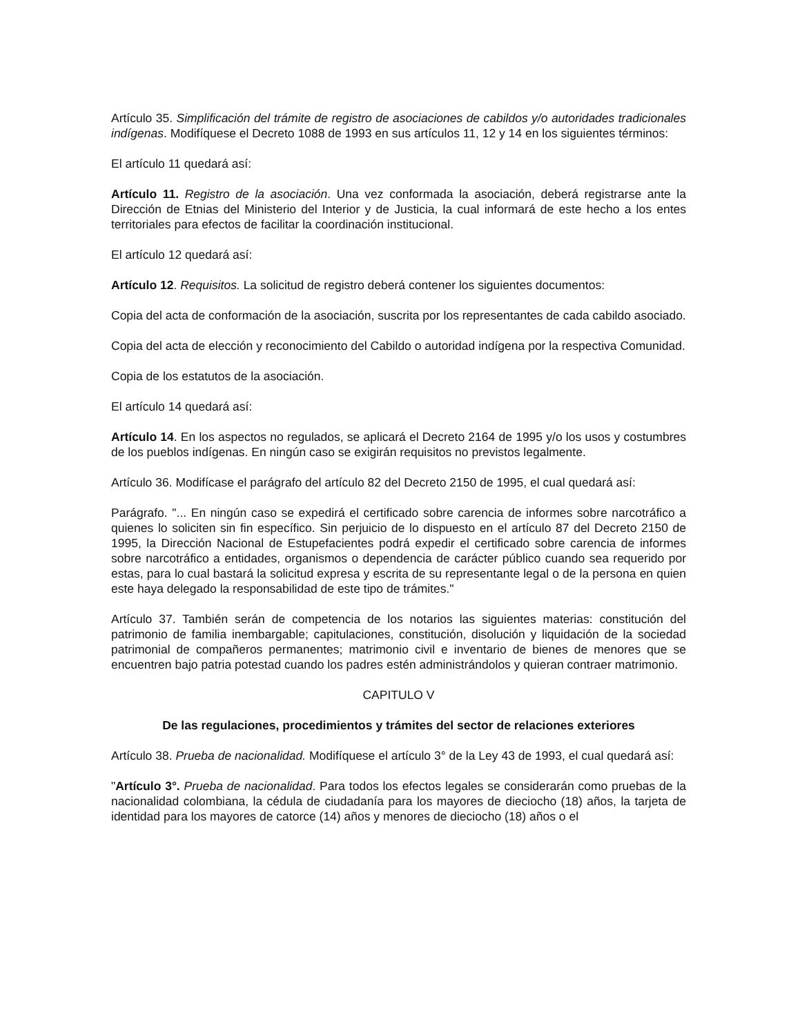Artículo 35. Simplificación del trámite de registro de asociaciones de cabildos y/o autoridades tradicionales indígenas. Modifíquese el Decreto 1088 de 1993 en sus artículos 11, 12 y 14 en los siguientes términos:
El artículo 11 quedará así:
Artículo 11. Registro de la asociación. Una vez conformada la asociación, deberá registrarse ante la Dirección de Etnias del Ministerio del Interior y de Justicia, la cual informará de este hecho a los entes territoriales para efectos de facilitar la coordinación institucional.
El artículo 12 quedará así:
Artículo 12. Requisitos. La solicitud de registro deberá contener los siguientes documentos:
Copia del acta de conformación de la asociación, suscrita por los representantes de cada cabildo asociado.
Copia del acta de elección y reconocimiento del Cabildo o autoridad indígena por la respectiva Comunidad.
Copia de los estatutos de la asociación.
El artículo 14 quedará así:
Artículo 14. En los aspectos no regulados, se aplicará el Decreto 2164 de 1995 y/o los usos y costumbres de los pueblos indígenas. En ningún caso se exigirán requisitos no previstos legalmente.
Artículo 36. Modifícase el parágrafo del artículo 82 del Decreto 2150 de 1995, el cual quedará así:
Parágrafo. "... En ningún caso se expedirá el certificado sobre carencia de informes sobre narcotráfico a quienes lo soliciten sin fin específico. Sin perjuicio de lo dispuesto en el artículo 87 del Decreto 2150 de 1995, la Dirección Nacional de Estupefacientes podrá expedir el certificado sobre carencia de informes sobre narcotráfico a entidades, organismos o dependencia de carácter público cuando sea requerido por estas, para lo cual bastará la solicitud expresa y escrita de su representante legal o de la persona en quien este haya delegado la responsabilidad de este tipo de trámites."
Artículo 37. También serán de competencia de los notarios las siguientes materias: constitución del patrimonio de familia inembargable; capitulaciones, constitución, disolución y liquidación de la sociedad patrimonial de compañeros permanentes; matrimonio civil e inventario de bienes de menores que se encuentren bajo patria potestad cuando los padres estén administrándolos y quieran contraer matrimonio.
CAPITULO V
De las regulaciones, procedimientos y trámites del sector de relaciones exteriores
Artículo 38. Prueba de nacionalidad. Modifíquese el artículo 3° de la Ley 43 de 1993, el cual quedará así:
"Artículo 3°. Prueba de nacionalidad. Para todos los efectos legales se considerarán como pruebas de la nacionalidad colombiana, la cédula de ciudadanía para los mayores de dieciocho (18) años, la tarjeta de identidad para los mayores de catorce (14) años y menores de dieciocho (18) años o el